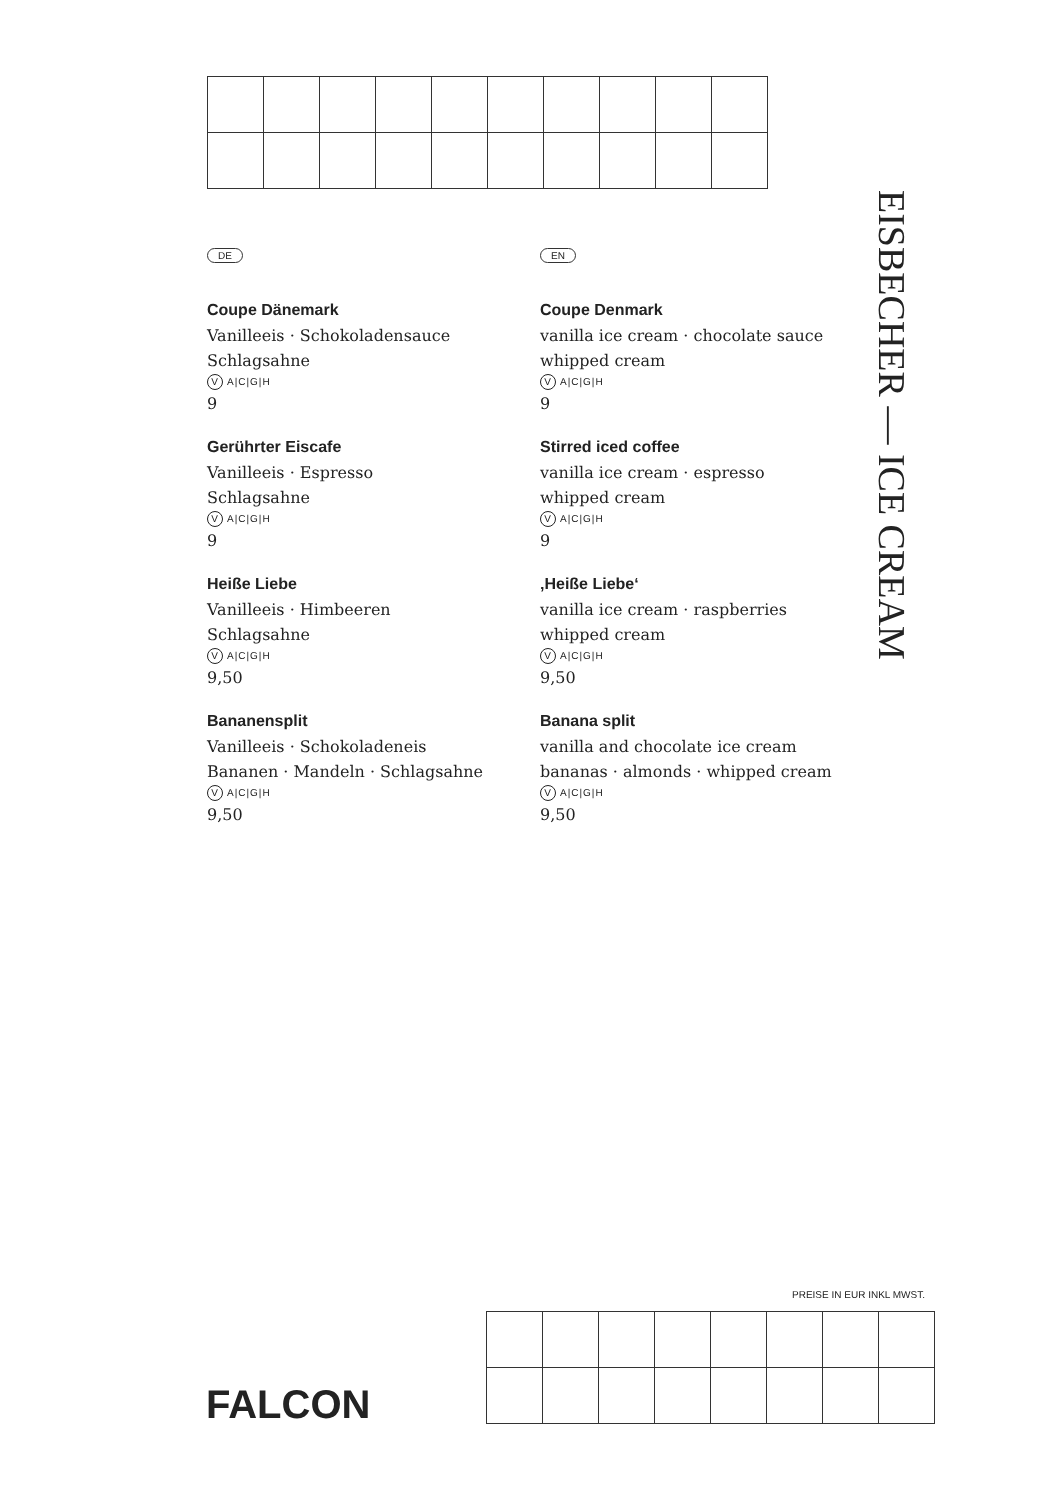DE
Coupe Dänemark
Vanilleeis · Schokoladensauce
Schlagsahne
V A|C|G|H
9
Gerührter Eiscafe
Vanilleeis · Espresso
Schlagsahne
V A|C|G|H
9
Heiße Liebe
Vanilleeis · Himbeeren
Schlagsahne
V A|C|G|H
9,50
Bananensplit
Vanilleeis · Schokoladeneis
Bananen · Mandeln · Schlagsahne
V A|C|G|H
9,50
EN
Coupe Denmark
vanilla ice cream · chocolate sauce
whipped cream
V A|C|G|H
9
Stirred iced coffee
vanilla ice cream · espresso
whipped cream
V A|C|G|H
9
‚Heiße Liebe‘
vanilla ice cream · raspberries
whipped cream
V A|C|G|H
9,50
Banana split
vanilla and chocolate ice cream
bananas · almonds · whipped cream
V A|C|G|H
9,50
EISBECHER — ICE CREAM
PREISE IN EUR INKL MWST.
FALCON